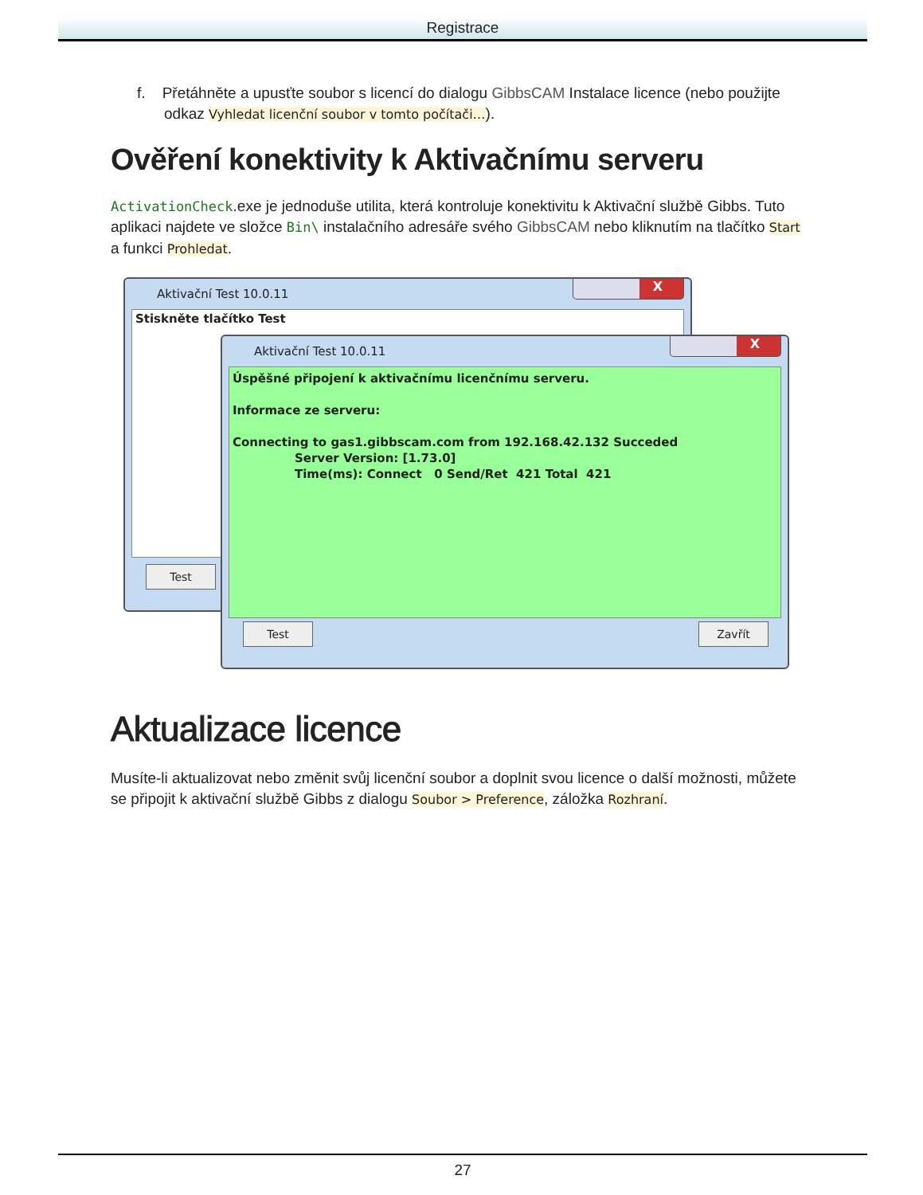Registrace
f. Přetáhněte a upusťte soubor s licencí do dialogu GibbsCAM Instalace licence (nebo použijte odkaz Vyhledat licenční soubor v tomto počítači…).
Ověření konektivity k Aktivačnímu serveru
ActivationCheck.exe je jednoduše utilita, která kontroluje konektivitu k Aktivační službě Gibbs. Tuto aplikaci najdete ve složce Bin\ instalačního adresáře svého GibbsCAM nebo kliknutím na tlačítko Start a funkci Prohledat.
Aktivační Test 10.0.11
X
Stiskněte tlačítko Test
Test
Aktivační Test 10.0.11
X
Úspěšné připojení k aktivačnímu licenčnímu serveru.
Informace ze serveru:
Connecting to gas1.gibbscam.com from 192.168.42.132 Succeded
Server Version: [1.73.0]
Time(ms): Connect 0 Send/Ret 421 Total 421
Test Zavřít
Aktualizace licence
Musíte-li aktualizovat nebo změnit svůj licenční soubor a doplnit svou licence o další možnosti, můžete se připojit k aktivační službě Gibbs z dialogu Soubor > Preference, záložka Rozhraní.
27